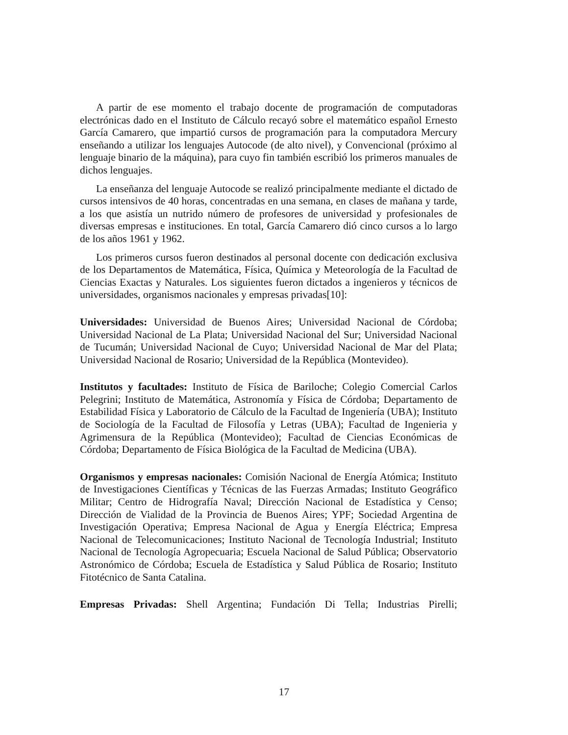A partir de ese momento el trabajo docente de programación de computadoras electrónicas dado en el Instituto de Cálculo recayó sobre el matemático español Ernesto García Camarero, que impartió cursos de programación para la computadora Mercury enseñando a utilizar los lenguajes Autocode (de alto nivel), y Convencional (próximo al lenguaje binario de la máquina), para cuyo fin también escribió los primeros manuales de dichos lenguajes.
La enseñanza del lenguaje Autocode se realizó principalmente mediante el dictado de cursos intensivos de 40 horas, concentradas en una semana, en clases de mañana y tarde, a los que asistía un nutrido número de profesores de universidad y profesionales de diversas empresas e instituciones. En total, García Camarero dió cinco cursos a lo largo de los años 1961 y 1962.
Los primeros cursos fueron destinados al personal docente con dedicación exclusiva de los Departamentos de Matemática, Física, Química y Meteorología de la Facultad de Ciencias Exactas y Naturales. Los siguientes fueron dictados a ingenieros y técnicos de universidades, organismos nacionales y empresas privadas[10]:
Universidades: Universidad de Buenos Aires; Universidad Nacional de Córdoba; Universidad Nacional de La Plata; Universidad Nacional del Sur; Universidad Nacional de Tucumán; Universidad Nacional de Cuyo; Universidad Nacional de Mar del Plata; Universidad Nacional de Rosario; Universidad de la República (Montevideo).
Institutos y facultades: Instituto de Física de Bariloche; Colegio Comercial Carlos Pelegrini; Instituto de Matemática, Astronomía y Física de Córdoba; Departamento de Estabilidad Física y Laboratorio de Cálculo de la Facultad de Ingeniería (UBA); Instituto de Sociología de la Facultad de Filosofía y Letras (UBA); Facultad de Ingenieria y Agrimensura de la República (Montevideo); Facultad de Ciencias Económicas de Córdoba; Departamento de Física Biológica de la Facultad de Medicina (UBA).
Organismos y empresas nacionales: Comisión Nacional de Energía Atómica; Instituto de Investigaciones Científicas y Técnicas de las Fuerzas Armadas; Instituto Geográfico Militar; Centro de Hidrografía Naval; Dirección Nacional de Estadística y Censo; Dirección de Vialidad de la Provincia de Buenos Aires; YPF; Sociedad Argentina de Investigación Operativa; Empresa Nacional de Agua y Energía Eléctrica; Empresa Nacional de Telecomunicaciones; Instituto Nacional de Tecnología Industrial; Instituto Nacional de Tecnología Agropecuaria; Escuela Nacional de Salud Pública; Observatorio Astronómico de Córdoba; Escuela de Estadística y Salud Pública de Rosario; Instituto Fitotécnico de Santa Catalina.
Empresas Privadas: Shell Argentina; Fundación Di Tella; Industrias Pirelli;
17